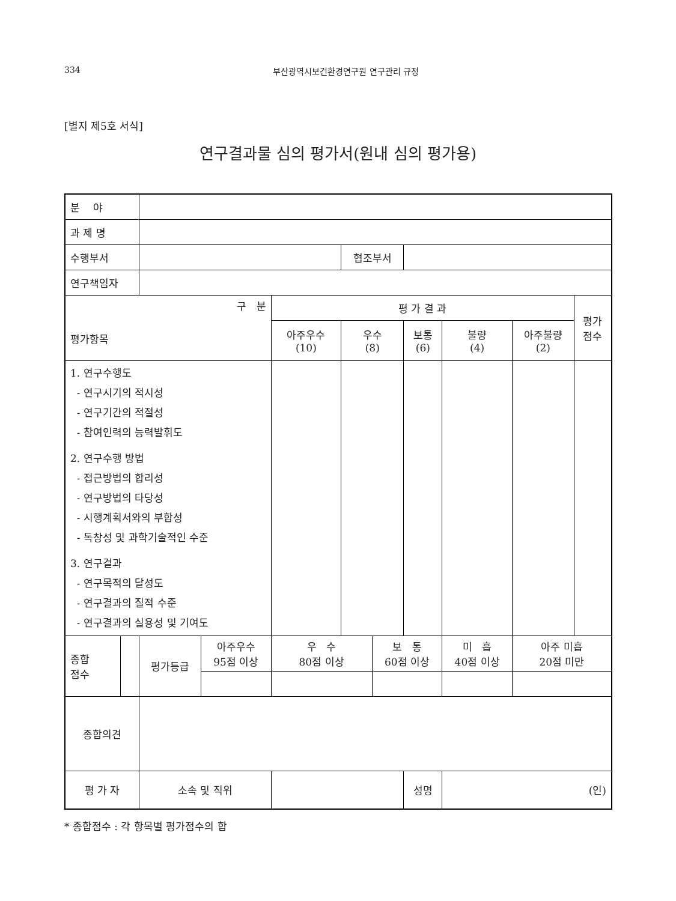334 부산광역시보건환경연구원 연구관리 규정
[별지 제5호 서식]
연구결과물 심의 평가서(원내 심의 평가용)
| 분 야 | | | | | | | | | | |
| 과 제 명 | | | | | | | | | | |
| 수행부서 | | | | | 협조부서 | | | | | |
| 연구책임자 | | | | | | | | | | |
| 구 분 평가항목 | | | | 평 가 결 과 | | | | | | 평가 점수 |
| | | | | 아주우수 (10) | 우수 (8) | | 보통 (6) | 불량 (4) | 아주불량 (2) | |
| 1. 연구수행도 - 연구시기의 적시성 - 연구기간의 적절성 - 참여인력의 능력발휘도 2. 연구수행 방법 - 접근방법의 합리성 - 연구방법의 타당성 - 시행계획서와의 부합성 - 독창성 및 과학기술적인 수준 3. 연구결과 - 연구목적의 달성도 - 연구결과의 질적 수준 - 연구결과의 실용성 및 기여도 | | | | | | | | | | |
| 종합 점수 | | 평가등급 | 아주우수 95점 이상 | 우 수 80점 이상 | | 보 통 60점 이상 | | 미 흡 40점 이상 | 아주 미흡 20점 미만 | |
| 종합의견 | | | | | | | | | | |
| 평 가 자 | | 소속 및 직위 | | | | | 성명 | (인) | | |
* 종합점수 : 각 항목별 평가점수의 합